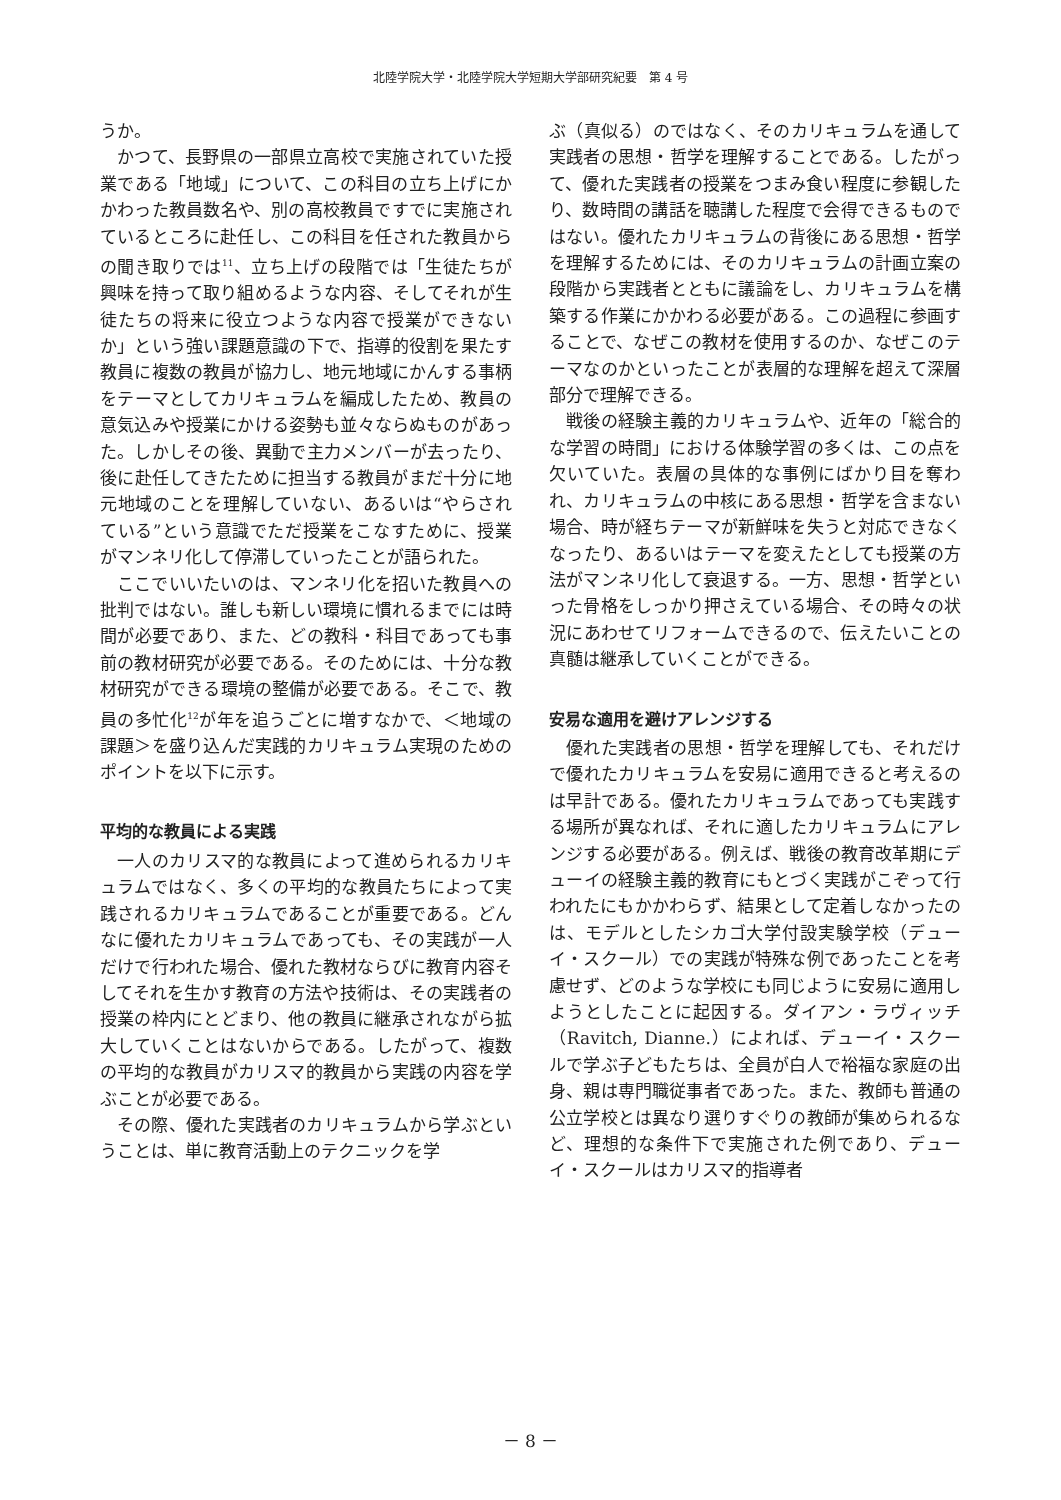北陸学院大学・北陸学院大学短期大学部研究紀要　第 4 号
うか。
かつて、長野県の一部県立高校で実施されていた授業である「地域」について、この科目の立ち上げにかかわった教員数名や、別の高校教員ですでに実施されているところに赴任し、この科目を任された教員からの聞き取りでは<sup>11</sup>、立ち上げの段階では「生徒たちが興味を持って取り組めるような内容、そしてそれが生徒たちの将来に役立つような内容で授業ができないか」という強い課題意識の下で、指導的役割を果たす教員に複数の教員が協力し、地元地域にかんする事柄をテーマとしてカリキュラムを編成したため、教員の意気込みや授業にかける姿勢も並々ならぬものがあった。しかしその後、異動で主力メンバーが去ったり、後に赴任してきたために担当する教員がまだ十分に地元地域のことを理解していない、あるいは“やらされている”という意識でただ授業をこなすために、授業がマンネリ化して停滞していったことが語られた。
ここでいいたいのは、マンネリ化を招いた教員への批判ではない。誰しも新しい環境に慣れるまでには時間が必要であり、また、どの教科・科目であっても事前の教材研究が必要である。そのためには、十分な教材研究ができる環境の整備が必要である。そこで、教員の多忙化<sup>12</sup>が年を追うごとに増すなかで、＜地域の課題＞を盛り込んだ実践的カリキュラム実現のためのポイントを以下に示す。
平均的な教員による実践
一人のカリスマ的な教員によって進められるカリキュラムではなく、多くの平均的な教員たちによって実践されるカリキュラムであることが重要である。どんなに優れたカリキュラムであっても、その実践が一人だけで行われた場合、優れた教材ならびに教育内容そしてそれを生かす教育の方法や技術は、その実践者の授業の枠内にとどまり、他の教員に継承されながら拡大していくことはないからである。したがって、複数の平均的な教員がカリスマ的教員から実践の内容を学ぶことが必要である。
その際、優れた実践者のカリキュラムから学ぶということは、単に教育活動上のテクニックを学
ぶ（真似る）のではなく、そのカリキュラムを通して実践者の思想・哲学を理解することである。したがって、優れた実践者の授業をつまみ食い程度に参観したり、数時間の講話を聴講した程度で会得できるものではない。優れたカリキュラムの背後にある思想・哲学を理解するためには、そのカリキュラムの計画立案の段階から実践者とともに議論をし、カリキュラムを構築する作業にかかわる必要がある。この過程に参画することで、なぜこの教材を使用するのか、なぜこのテーマなのかといったことが表層的な理解を超えて深層部分で理解できる。
戦後の経験主義的カリキュラムや、近年の「総合的な学習の時間」における体験学習の多くは、この点を欠いていた。表層の具体的な事例にばかり目を奪われ、カリキュラムの中核にある思想・哲学を含まない場合、時が経ちテーマが新鮮味を失うと対応できなくなったり、あるいはテーマを変えたとしても授業の方法がマンネリ化して衰退する。一方、思想・哲学といった骨格をしっかり押さえている場合、その時々の状況にあわせてリフォームできるので、伝えたいことの真髄は継承していくことができる。
安易な適用を避けアレンジする
優れた実践者の思想・哲学を理解しても、それだけで優れたカリキュラムを安易に適用できると考えるのは早計である。優れたカリキュラムであっても実践する場所が異なれば、それに適したカリキュラムにアレンジする必要がある。例えば、戦後の教育改革期にデューイの経験主義的教育にもとづく実践がこぞって行われたにもかかわらず、結果として定着しなかったのは、モデルとしたシカゴ大学付設実験学校（デューイ・スクール）での実践が特殊な例であったことを考慮せず、どのような学校にも同じように安易に適用しようとしたことに起因する。ダイアン・ラヴィッチ（Ravitch, Dianne.）によれば、デューイ・スクールで学ぶ子どもたちは、全員が白人で裕福な家庭の出身、親は専門職従事者であった。また、教師も普通の公立学校とは異なり選りすぐりの教師が集められるなど、理想的な条件下で実施された例であり、デューイ・スクールはカリスマ的指導者
－ 8 －